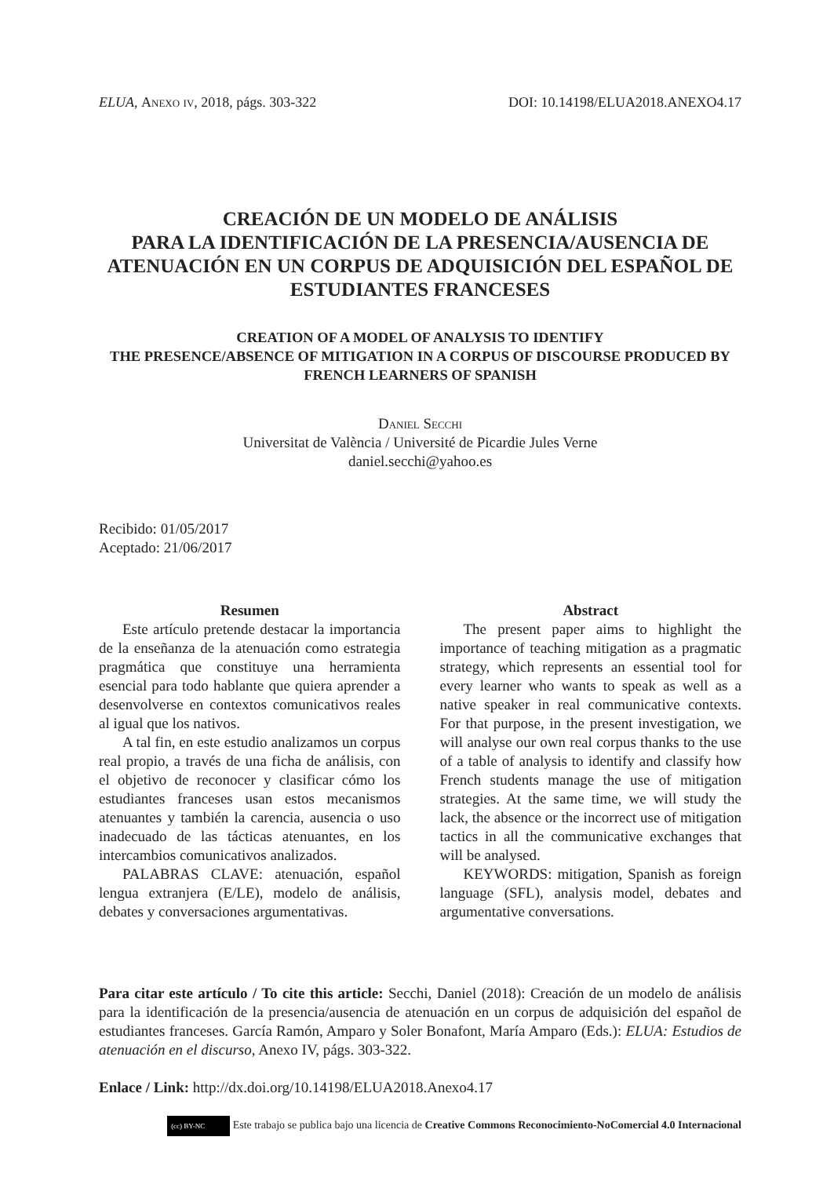ELUA, Anexo iv, 2018, págs. 303-322 DOI: 10.14198/ELUA2018.ANEXO4.17
CREACIÓN DE UN MODELO DE ANÁLISIS
PARA LA IDENTIFICACIÓN DE LA PRESENCIA/AUSENCIA DE ATENUACIÓN EN UN CORPUS DE ADQUISICIÓN DEL ESPAÑOL DE ESTUDIANTES FRANCESES
CREATION OF A MODEL OF ANALYSIS TO IDENTIFY
THE PRESENCE/ABSENCE OF MITIGATION IN A CORPUS OF DISCOURSE PRODUCED BY FRENCH LEARNERS OF SPANISH
Daniel Secchi
Universitat de València / Université de Picardie Jules Verne
daniel.secchi@yahoo.es
Recibido: 01/05/2017
Aceptado: 21/06/2017
Resumen
Este artículo pretende destacar la importancia de la enseñanza de la atenuación como estrategia pragmática que constituye una herramienta esencial para todo hablante que quiera aprender a desenvolverse en contextos comunicativos reales al igual que los nativos.
A tal fin, en este estudio analizamos un corpus real propio, a través de una ficha de análisis, con el objetivo de reconocer y clasificar cómo los estudiantes franceses usan estos mecanismos atenuantes y también la carencia, ausencia o uso inadecuado de las tácticas atenuantes, en los intercambios comunicativos analizados.
PALABRAS CLAVE: atenuación, español lengua extranjera (E/LE), modelo de análisis, debates y conversaciones argumentativas.
Abstract
The present paper aims to highlight the importance of teaching mitigation as a pragmatic strategy, which represents an essential tool for every learner who wants to speak as well as a native speaker in real communicative contexts. For that purpose, in the present investigation, we will analyse our own real corpus thanks to the use of a table of analysis to identify and classify how French students manage the use of mitigation strategies. At the same time, we will study the lack, the absence or the incorrect use of mitigation tactics in all the communicative exchanges that will be analysed.
KEYWORDS: mitigation, Spanish as foreign language (SFL), analysis model, debates and argumentative conversations.
Para citar este artículo / To cite this article: Secchi, Daniel (2018): Creación de un modelo de análisis para la identificación de la presencia/ausencia de atenuación en un corpus de adquisición del español de estudiantes franceses. García Ramón, Amparo y Soler Bonafont, María Amparo (Eds.): ELUA: Estudios de atenuación en el discurso, Anexo IV, págs. 303-322.
Enlace / Link: http://dx.doi.org/10.14198/ELUA2018.Anexo4.17
(cc) BY-NC Este trabajo se publica bajo una licencia de Creative Commons Reconocimiento-NoComercial 4.0 Internacional